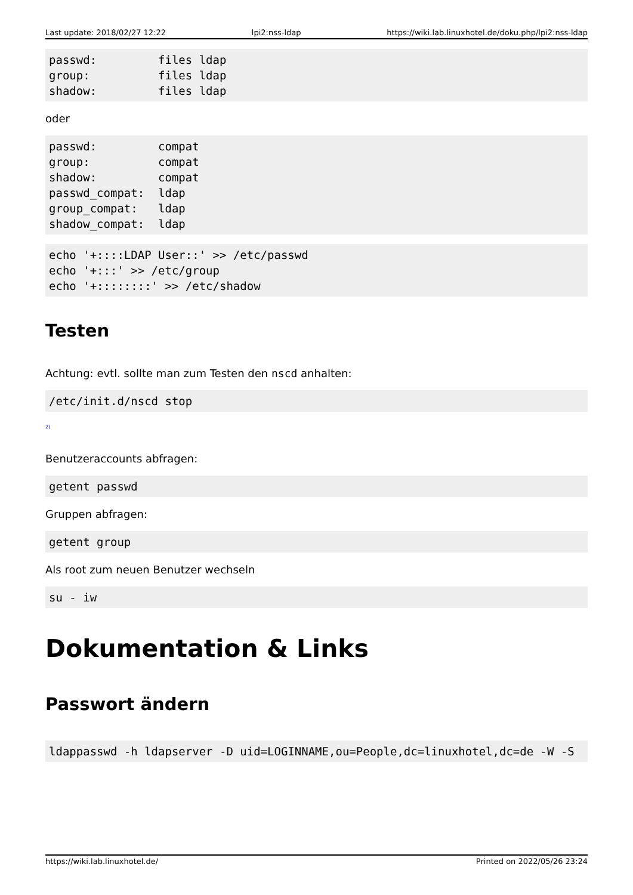Last update: 2018/02/27 12:22 lpi2:nss-ldap https://wiki.lab.linuxhotel.de/doku.php/lpi2:nss-ldap
passwd:         files ldap
group:          files ldap
shadow:         files ldap
oder
passwd:         compat
group:          compat
shadow:         compat
passwd_compat:  ldap
group_compat:   ldap
shadow_compat:  ldap
echo '+::::LDAP User::' >> /etc/passwd
echo '+:::' >> /etc/group
echo '+::::::::' >> /etc/shadow
Testen
Achtung: evtl. sollte man zum Testen den nscd anhalten:
/etc/init.d/nscd stop
<sup>2)</sup>
Benutzeraccounts abfragen:
getent passwd
Gruppen abfragen:
getent group
Als root zum neuen Benutzer wechseln
su - iw
Dokumentation & Links
Passwort ändern
ldappasswd -h ldapserver -D uid=LOGINNAME,ou=People,dc=linuxhotel,dc=de -W -S
https://wiki.lab.linuxhotel.de/ Printed on 2022/05/26 23:24